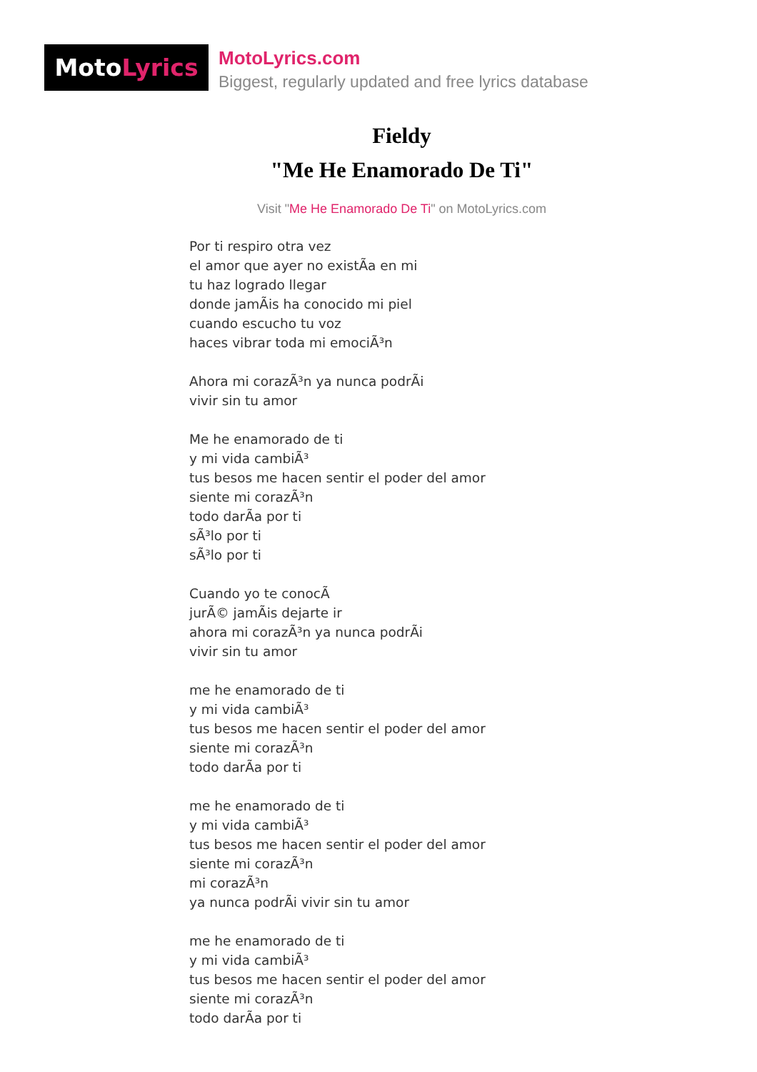Moto Lyrics
MotoLyrics.com
Biggest, regularly updated and free lyrics database
Fieldy
"Me He Enamorado De Ti"
Visit "Me He Enamorado De Ti" on MotoLyrics.com
Por ti respiro otra vez
el amor que ayer no existÃa en mi
tu haz logrado llegar
donde jamÃis ha conocido mi piel
cuando escucho tu voz
haces vibrar toda mi emociÃ³n
Ahora mi corazÃ³n ya nunca podrÃi
vivir sin tu amor
Me he enamorado de ti
y mi vida cambiÃ³
tus besos me hacen sentir el poder del amor
siente mi corazÃ³n
todo darÃa por ti
sÃ³lo por ti
sÃ³lo por ti
Cuando yo te conocÃ
jurÃ© jamÃis dejarte ir
ahora mi corazÃ³n ya nunca podrÃi
vivir sin tu amor
me he enamorado de ti
y mi vida cambiÃ³
tus besos me hacen sentir el poder del amor
siente mi corazÃ³n
todo darÃa por ti
me he enamorado de ti
y mi vida cambiÃ³
tus besos me hacen sentir el poder del amor
siente mi corazÃ³n
mi corazÃ³n
ya nunca podrÃi vivir sin tu amor
me he enamorado de ti
y mi vida cambiÃ³
tus besos me hacen sentir el poder del amor
siente mi corazÃ³n
todo darÃa por ti